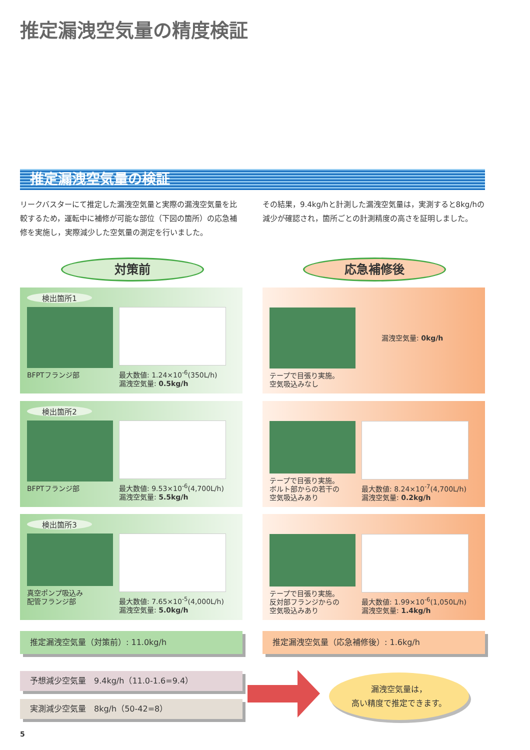推定漏洩空気量の精度検証
推定漏洩空気量の検証
リークバスターにて推定した漏洩空気量と実際の漏洩空気量を比較するため，運転中に補修が可能な部位（下図の箇所）の応急補修を実施し，実際減少した空気量の測定を行いました。
その結果，9.4kg/hと計測した漏洩空気量は，実測すると8kg/hの減少が確認され，箇所ごとの計測精度の高さを証明しました。
対策前 応急補修後
検出箇所1
BFPTフランジ部 最大数値: 1.24×10<sup>-6</sup>(350L/h)
漏洩空気量: 0.5kg/h
テープで目張り実施。
空気吸込みなし
漏洩空気量: 0kg/h
検出箇所2
BFPTフランジ部 最大数値: 9.53×10<sup>-6</sup>(4,700L/h)
漏洩空気量: 5.5kg/h
テープで目張り実施。
ボルト部からの若干の
空気吸込みあり
最大数値: 8.24×10<sup>-7</sup>(4,700L/h)
漏洩空気量: 0.2kg/h
検出箇所3
真空ポンプ吸込み
配管フランジ部
最大数値: 7.65×10<sup>-5</sup>(4,000L/h)
漏洩空気量: 5.0kg/h
テープで目張り実施。
反対部フランジからの
空気吸込みあり
最大数値: 1.99×10<sup>-6</sup>(1,050L/h)
漏洩空気量: 1.4kg/h
推定漏洩空気量（対策前）: 11.0kg/h 推定漏洩空気量（応急補修後）: 1.6kg/h
予想減少空気量　9.4kg/h（11.0-1.6=9.4）
実測減少空気量　8kg/h（50-42=8）
漏洩空気量は，
高い精度で推定できます。
5